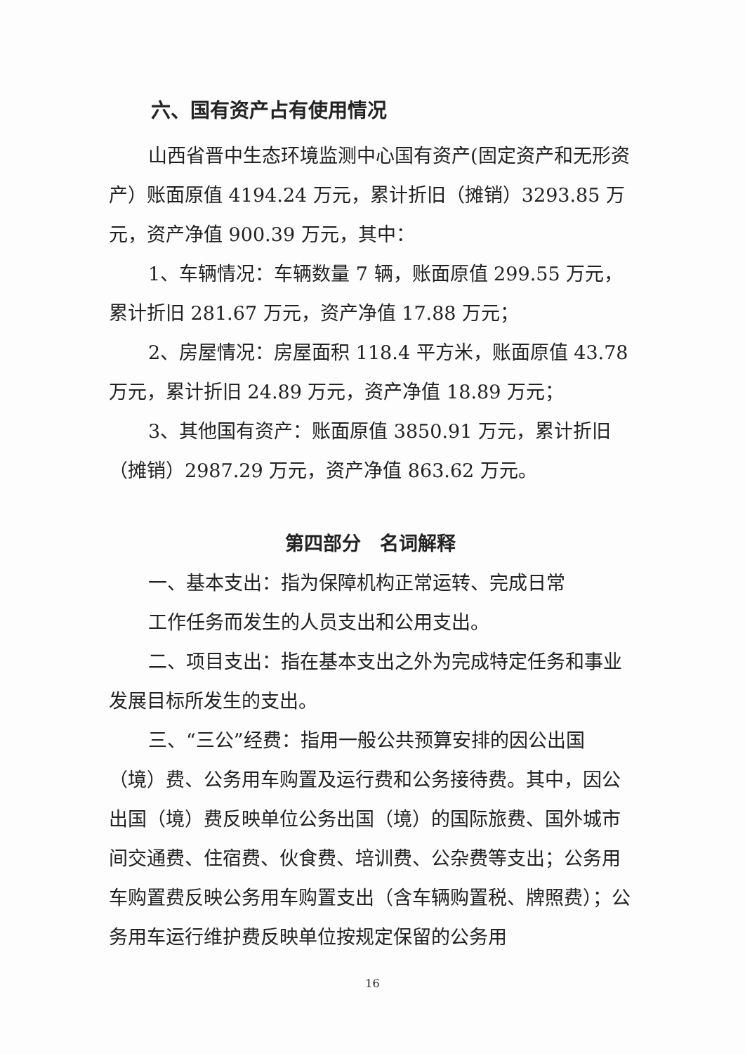六、国有资产占有使用情况
山西省晋中生态环境监测中心国有资产(固定资产和无形资产）账面原值 4194.24 万元，累计折旧（摊销）3293.85 万元，资产净值 900.39 万元，其中：
1、车辆情况：车辆数量 7 辆，账面原值 299.55 万元，累计折旧 281.67 万元，资产净值 17.88 万元；
2、房屋情况：房屋面积 118.4 平方米，账面原值 43.78 万元，累计折旧 24.89 万元，资产净值 18.89 万元；
3、其他国有资产：账面原值 3850.91 万元，累计折旧（摊销）2987.29 万元，资产净值 863.62 万元。
第四部分　名词解释
一、基本支出：指为保障机构正常运转、完成日常
工作任务而发生的人员支出和公用支出。
二、项目支出：指在基本支出之外为完成特定任务和事业发展目标所发生的支出。
三、“三公”经费：指用一般公共预算安排的因公出国（境）费、公务用车购置及运行费和公务接待费。其中，因公出国（境）费反映单位公务出国（境）的国际旅费、国外城市间交通费、住宿费、伙食费、培训费、公杂费等支出；公务用车购置费反映公务用车购置支出（含车辆购置税、牌照费）；公务用车运行维护费反映单位按规定保留的公务用
16